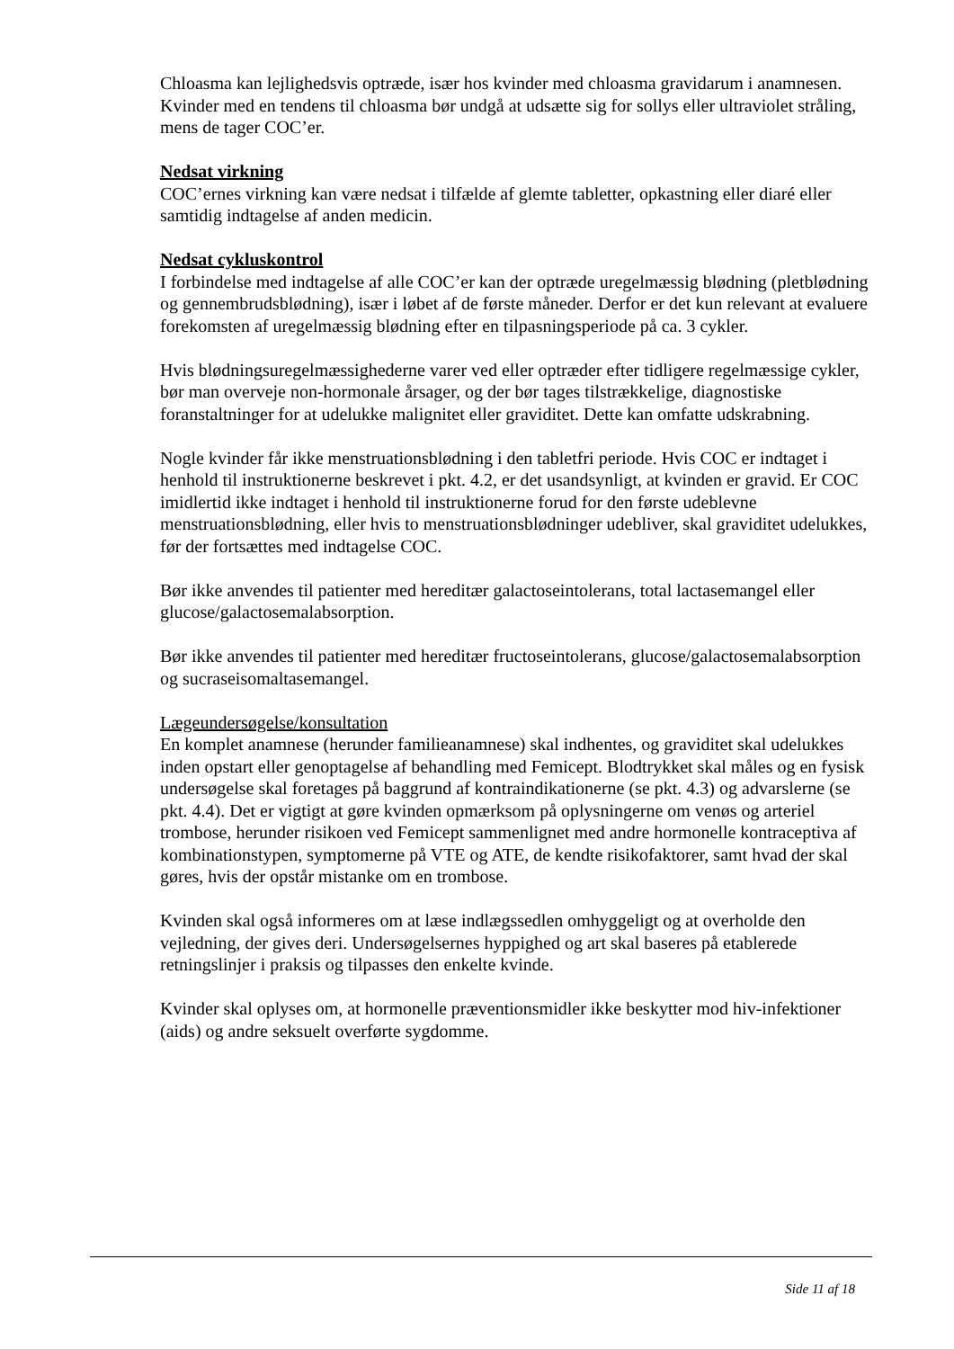Chloasma kan lejlighedsvis optræde, især hos kvinder med chloasma gravidarum i anamnesen. Kvinder med en tendens til chloasma bør undgå at udsætte sig for sollys eller ultraviolet stråling, mens de tager COC’er.
Nedsat virkning
COC’ernes virkning kan være nedsat i tilfælde af glemte tabletter, opkastning eller diaré eller samtidig indtagelse af anden medicin.
Nedsat cykluskontrol
I forbindelse med indtagelse af alle COC’er kan der optræde uregelmæssig blødning (pletblødning og gennembrudsblødning), især i løbet af de første måneder. Derfor er det kun relevant at evaluere forekomsten af uregelmæssig blødning efter en tilpasningsperiode på ca. 3 cykler.
Hvis blødningsuregelmæssighederne varer ved eller optræder efter tidligere regelmæssige cykler, bør man overveje non-hormonale årsager, og der bør tages tilstrækkelige, diagnostiske foranstaltninger for at udelukke malignitet eller graviditet. Dette kan omfatte udskrabning.
Nogle kvinder får ikke menstruationsblødning i den tabletfri periode. Hvis COC er indtaget i henhold til instruktionerne beskrevet i pkt. 4.2, er det usandsynligt, at kvinden er gravid. Er COC imidlertid ikke indtaget i henhold til instruktionerne forud for den første udeblevne menstruationsblødning, eller hvis to menstruationsblødninger udebliver, skal graviditet udelukkes, før der fortsættes med indtagelse COC.
Bør ikke anvendes til patienter med hereditær galactoseintolerans, total lactasemangel eller glucose/galactosemalabsorption.
Bør ikke anvendes til patienter med hereditær fructoseintolerans, glucose/galactosemalabsorption og sucraseisomaltasemangel.
Lægeundersøgelse/konsultation
En komplet anamnese (herunder familieanamnese) skal indhentes, og graviditet skal udelukkes inden opstart eller genoptagelse af behandling med Femicept. Blodtrykket skal måles og en fysisk undersøgelse skal foretages på baggrund af kontraindikationerne (se pkt. 4.3) og advarslerne (se pkt. 4.4). Det er vigtigt at gøre kvinden opmærksom på oplysningerne om venøs og arteriel trombose, herunder risikoen ved Femicept sammenlignet med andre hormonelle kontraceptiva af kombinationstypen, symptomerne på VTE og ATE, de kendte risikofaktorer, samt hvad der skal gøres, hvis der opstår mistanke om en trombose.
Kvinden skal også informeres om at læse indlægssedlen omhyggeligt og at overholde den vejledning, der gives deri. Undersøgelsernes hyppighed og art skal baseres på etablerede retningslinjer i praksis og tilpasses den enkelte kvinde.
Kvinder skal oplyses om, at hormonelle præventionsmidler ikke beskytter mod hiv-infektioner (aids) og andre seksuelt overførte sygdomme.
Side 11 af 18